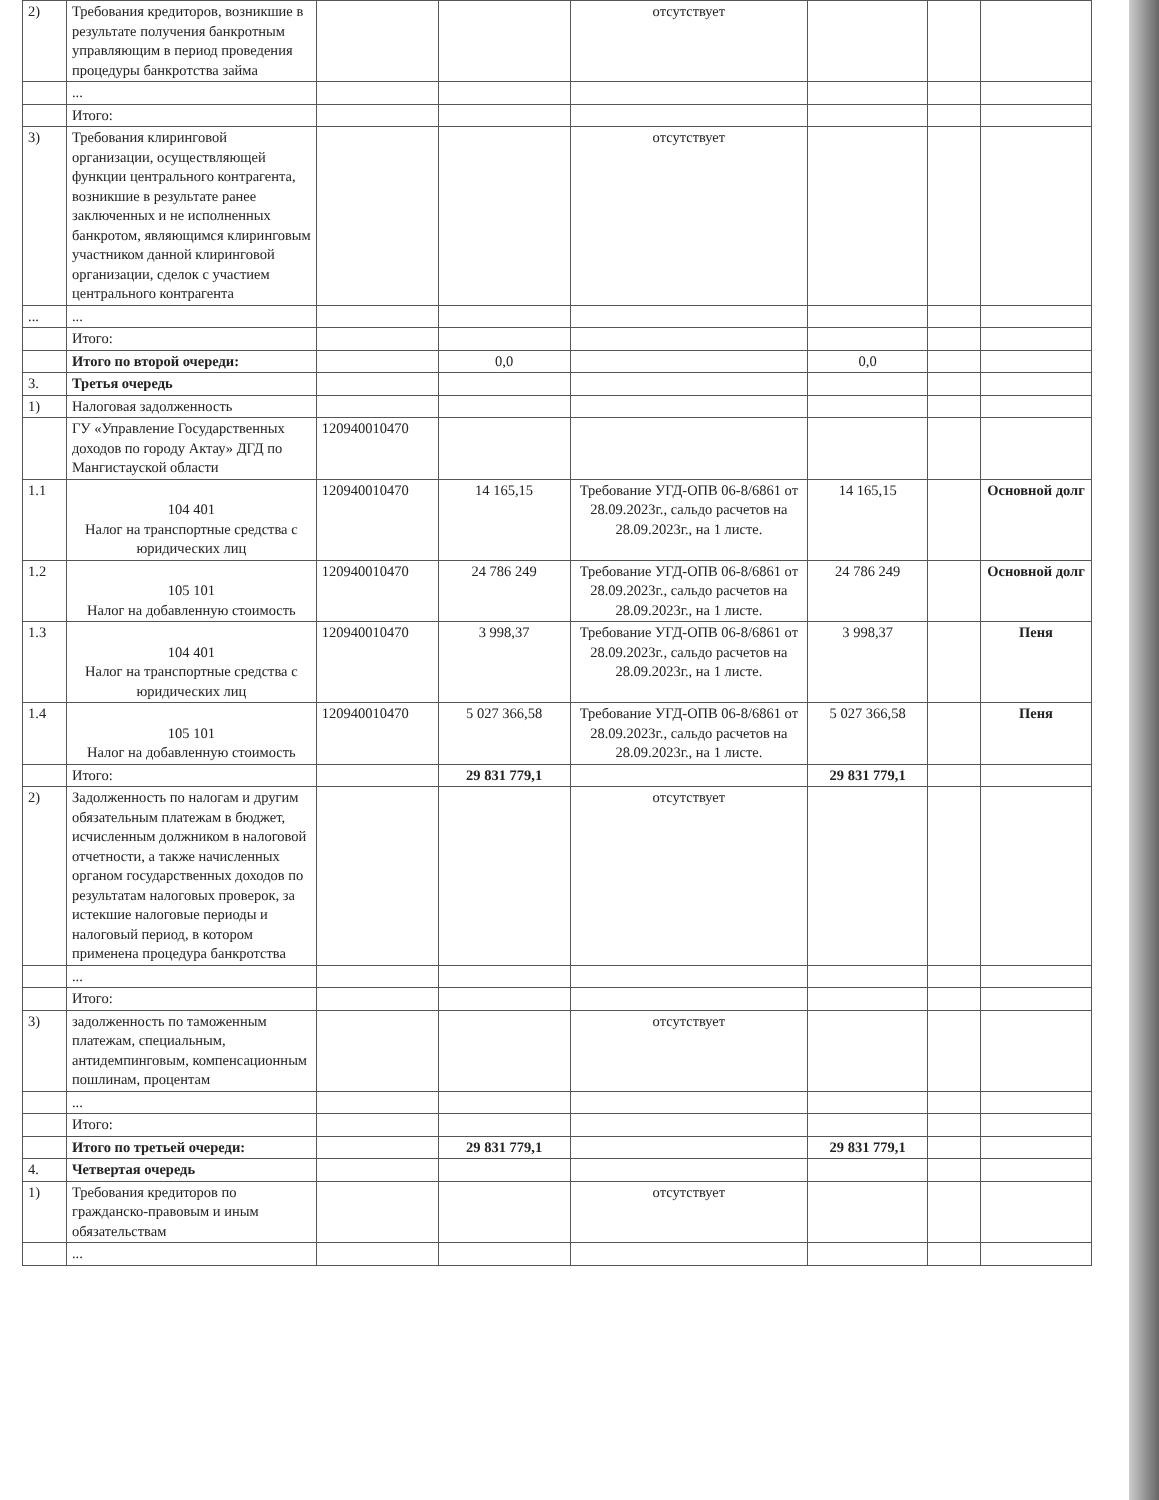| 2) | Требования кредиторов, возникшие в результате получения банкротным управляющим в период проведения процедуры банкротства займа | | | отсутствует | | | |
| | ... | | | | | | |
| | Итого: | | | | | | |
| 3) | Требования клиринговой организации, осуществляющей функции центрального контрагента, возникшие в результате ранее заключенных и не исполненных банкротом, являющимся клиринговым участником данной клиринговой организации, сделок с участием центрального контрагента | | | отсутствует | | | |
| ... | ... | | | | | | |
| | Итого: | | | | | | |
| | Итого по второй очереди: | | 0,0 | | 0,0 | | |
| 3. | Третья очередь | | | | | | |
| 1) | Налоговая задолженность | | | | | | |
| | ГУ «Управление Государственных доходов по городу Актау» ДГД по Мангистауской области | 120940010470 | | | | | |
| 1.1 | 104 401 Налог на транспортные средства с юридических лиц | 120940010470 | 14 165,15 | Требование УГД-ОПВ 06-8/6861 от 28.09.2023г., сальдо расчетов на 28.09.2023г., на 1 листе. | 14 165,15 | | Основной долг |
| 1.2 | 105 101 Налог на добавленную стоимость | 120940010470 | 24 786 249 | Требование УГД-ОПВ 06-8/6861 от 28.09.2023г., сальдо расчетов на 28.09.2023г., на 1 листе. | 24 786 249 | | Основной долг |
| 1.3 | 104 401 Налог на транспортные средства с юридических лиц | 120940010470 | 3 998,37 | Требование УГД-ОПВ 06-8/6861 от 28.09.2023г., сальдо расчетов на 28.09.2023г., на 1 листе. | 3 998,37 | | Пеня |
| 1.4 | 105 101 Налог на добавленную стоимость | 120940010470 | 5 027 366,58 | Требование УГД-ОПВ 06-8/6861 от 28.09.2023г., сальдо расчетов на 28.09.2023г., на 1 листе. | 5 027 366,58 | | Пеня |
| | Итого: | | 29 831 779,1 | | 29 831 779,1 | | |
| 2) | Задолженность по налогам и другим обязательным платежам в бюджет, исчисленным должником в налоговой отчетности, а также начисленных органом государственных доходов по результатам налоговых проверок, за истекшие налоговые периоды и налоговый период, в котором применена процедура банкротства | | | отсутствует | | | |
| | ... | | | | | | |
| | Итого: | | | | | | |
| 3) | задолженность по таможенным платежам, специальным, антидемпинговым, компенсационным пошлинам, процентам | | | отсутствует | | | |
| | ... | | | | | | |
| | Итого: | | | | | | |
| | Итого по третьей очереди: | | 29 831 779,1 | | 29 831 779,1 | | |
| 4. | Четвертая очередь | | | | | | |
| 1) | Требования кредиторов по гражданско-правовым и иным обязательствам | | | отсутствует | | | |
| | ... | | | | | | |